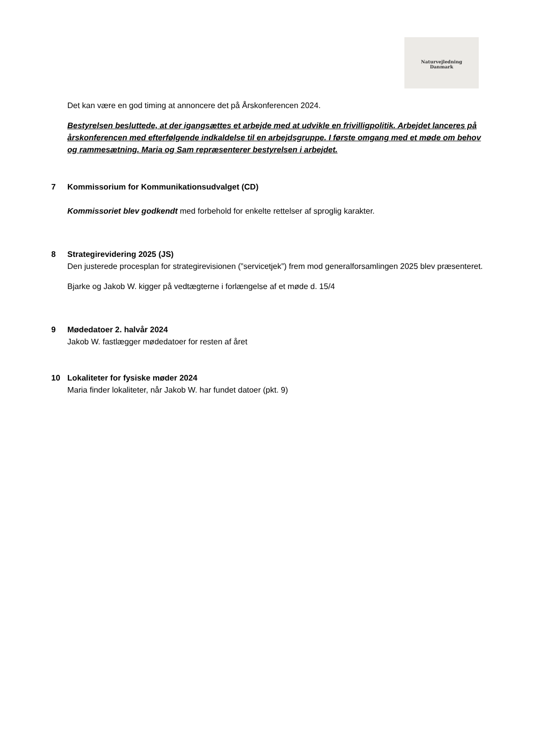Naturvejledning
Danmark
Det kan være en god timing at annoncere det på Årskonferencen 2024.
Bestyrelsen besluttede, at der igangsættes et arbejde med at udvikle en frivilligpolitik. Arbejdet lanceres på årskonferencen med efterfølgende indkaldelse til en arbejdsgruppe. I første omgang med et møde om behov og rammesætning. Maria og Sam repræsenterer bestyrelsen i arbejdet.
7 Kommissorium for Kommunikationsudvalget (CD)
Kommissoriet blev godkendt med forbehold for enkelte rettelser af sproglig karakter.
8 Strategirevidering 2025 (JS)
Den justerede procesplan for strategirevisionen (”servicetjek”) frem mod generalforsamlingen 2025 blev præsenteret.
Bjarke og Jakob W. kigger på vedtægterne i forlængelse af et møde d. 15/4
9 Mødedatoer 2. halvår 2024
Jakob W. fastlægger mødedatoer for resten af året
10 Lokaliteter for fysiske møder 2024
Maria finder lokaliteter, når Jakob W. har fundet datoer (pkt. 9)